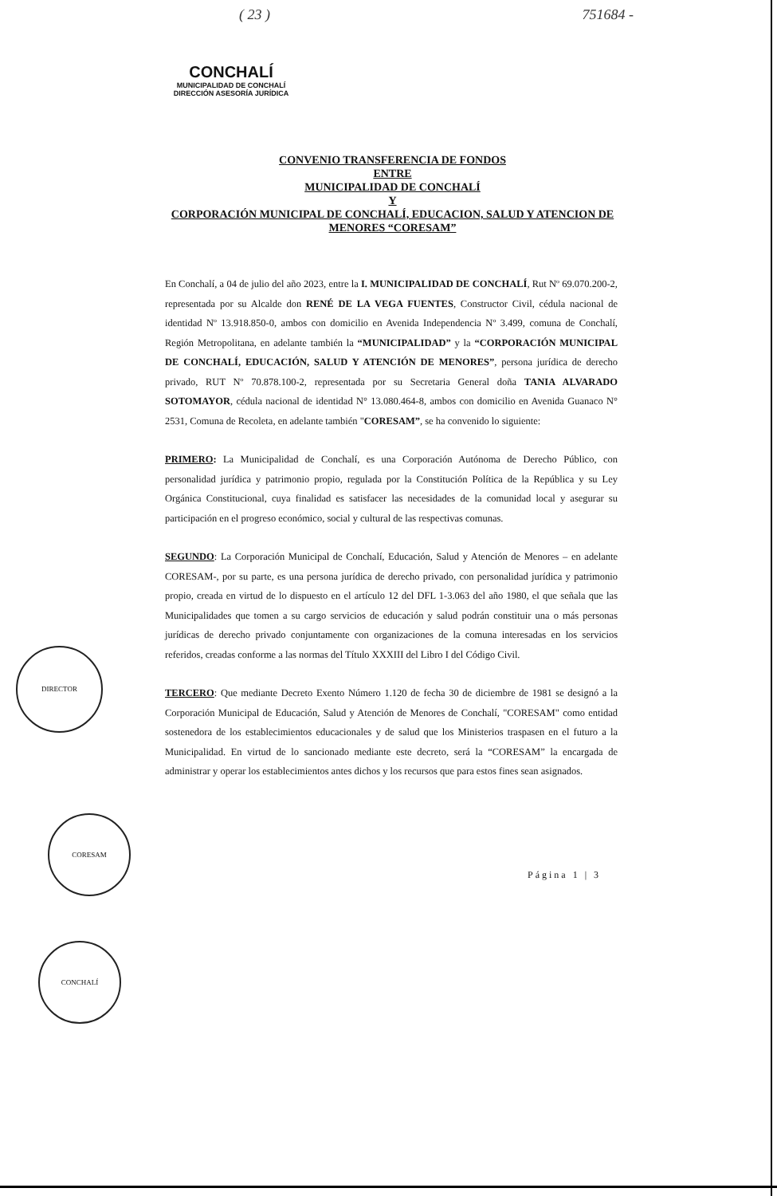( 23 ) 751684 -
CONCHALÍ
MUNICIPALIDAD DE CONCHALÍ
DIRECCIÓN ASESORÍA JURÍDICA
CONVENIO TRANSFERENCIA DE FONDOS
ENTRE
MUNICIPALIDAD DE CONCHALÍ
Y
CORPORACIÓN MUNICIPAL DE CONCHALÍ, EDUCACION, SALUD Y ATENCION DE MENORES “CORESAM”
En Conchalí, a 04 de julio del año 2023, entre la I. MUNICIPALIDAD DE CONCHALÍ, Rut Nº 69.070.200-2, representada por su Alcalde don RENÉ DE LA VEGA FUENTES, Constructor Civil, cédula nacional de identidad Nº 13.918.850-0, ambos con domicilio en Avenida Independencia Nº 3.499, comuna de Conchalí, Región Metropolitana, en adelante también la “MUNICIPALIDAD” y la “CORPORACIÓN MUNICIPAL DE CONCHALÍ, EDUCACIÓN, SALUD Y ATENCIÓN DE MENORES”, persona jurídica de derecho privado, RUT Nº 70.878.100-2, representada por su Secretaria General doña TANIA ALVARADO SOTOMAYOR, cédula nacional de identidad N° 13.080.464-8, ambos con domicilio en Avenida Guanaco N° 2531, Comuna de Recoleta, en adelante también "CORESAM”, se ha convenido lo siguiente:
PRIMERO: La Municipalidad de Conchalí, es una Corporación Autónoma de Derecho Público, con personalidad jurídica y patrimonio propio, regulada por la Constitución Política de la República y su Ley Orgánica Constitucional, cuya finalidad es satisfacer las necesidades de la comunidad local y asegurar su participación en el progreso económico, social y cultural de las respectivas comunas.
SEGUNDO: La Corporación Municipal de Conchalí, Educación, Salud y Atención de Menores – en adelante CORESAM-, por su parte, es una persona jurídica de derecho privado, con personalidad jurídica y patrimonio propio, creada en virtud de lo dispuesto en el artículo 12 del DFL 1-3.063 del año 1980, el que señala que las Municipalidades que tomen a su cargo servicios de educación y salud podrán constituir una o más personas jurídicas de derecho privado conjuntamente con organizaciones de la comuna interesadas en los servicios referidos, creadas conforme a las normas del Título XXXIII del Libro I del Código Civil.
TERCERO: Que mediante Decreto Exento Número 1.120 de fecha 30 de diciembre de 1981 se designó a la Corporación Municipal de Educación, Salud y Atención de Menores de Conchalí, "CORESAM" como entidad sostenedora de los establecimientos educacionales y de salud que los Ministerios traspasen en el futuro a la Municipalidad. En virtud de lo sancionado mediante este decreto, será la “CORESAM” la encargada de administrar y operar los establecimientos antes dichos y los recursos que para estos fines sean asignados.
Página 1 | 3
DIRECTOR
CORESAM
CONCHALÍ